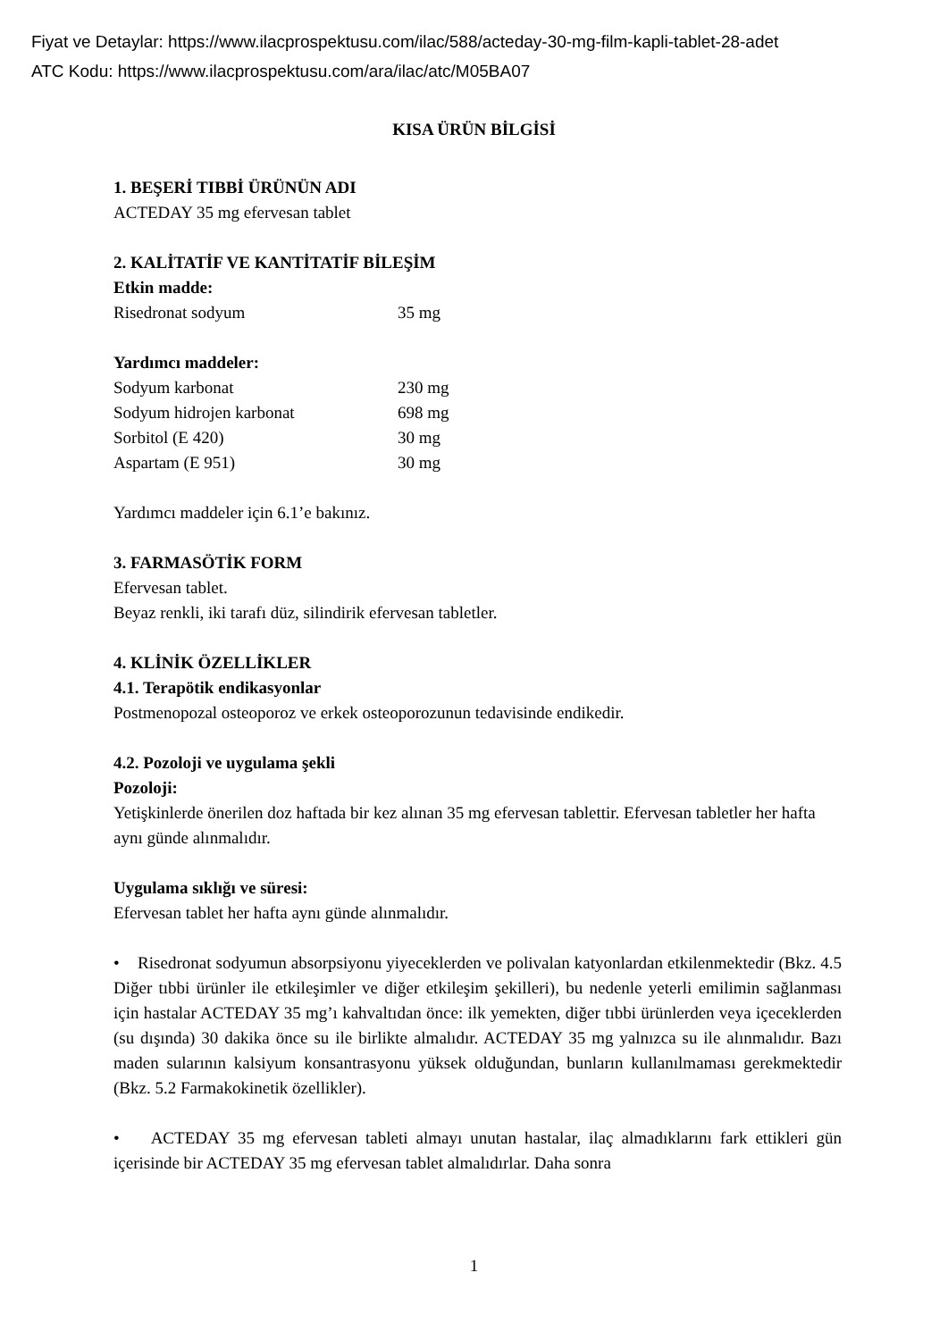Fiyat ve Detaylar: https://www.ilacprospektusu.com/ilac/588/acteday-30-mg-film-kapli-tablet-28-adet
ATC Kodu: https://www.ilacprospektusu.com/ara/ilac/atc/M05BA07
KISA ÜRÜN BİLGİSİ
1. BEŞERİ TIBBİ ÜRÜNÜN ADI
ACTEDAY 35 mg efervesan tablet
2. KALİTATİF VE KANTİTATİF BİLEŞİM
Etkin madde:
| Risedronat sodyum | 35 mg |
Yardımcı maddeler:
| Sodyum karbonat | 230 mg |
| Sodyum hidrojen karbonat | 698 mg |
| Sorbitol (E 420) | 30 mg |
| Aspartam (E 951) | 30 mg |
Yardımcı maddeler için 6.1’e bakınız.
3. FARMASÖTİK FORM
Efervesan tablet.
Beyaz renkli, iki tarafı düz, silindirik efervesan tabletler.
4. KLİNİK ÖZELLİKLER
4.1. Terapötik endikasyonlar
Postmenopozal osteoporoz ve erkek osteoporozunun tedavisinde endikedir.
4.2. Pozoloji ve uygulama şekli
Pozoloji:
Yetişkinlerde önerilen doz haftada bir kez alınan 35 mg efervesan tablettir. Efervesan tabletler her hafta aynı günde alınmalıdır.
Uygulama sıklığı ve süresi:
Efervesan tablet her hafta aynı günde alınmalıdır.
• Risedronat sodyumun absorpsiyonu yiyeceklerden ve polivalan katyonlardan etkilenmektedir (Bkz. 4.5 Diğer tıbbi ürünler ile etkileşimler ve diğer etkileşim şekilleri), bu nedenle yeterli emilimin sağlanması için hastalar ACTEDAY 35 mg’ı kahvaltıdan önce: ilk yemekten, diğer tıbbi ürünlerden veya içeceklerden (su dışında) 30 dakika önce su ile birlikte almalıdır. ACTEDAY 35 mg yalnızca su ile alınmalıdır. Bazı maden sularının kalsiyum konsantrasyonu yüksek olduğundan, bunların kullanılmaması gerekmektedir (Bkz. 5.2 Farmakokinetik özellikler).
• ACTEDAY 35 mg efervesan tableti almayı unutan hastalar, ilaç almadıklarını fark ettikleri gün içerisinde bir ACTEDAY 35 mg efervesan tablet almalıdırlar. Daha sonra
1